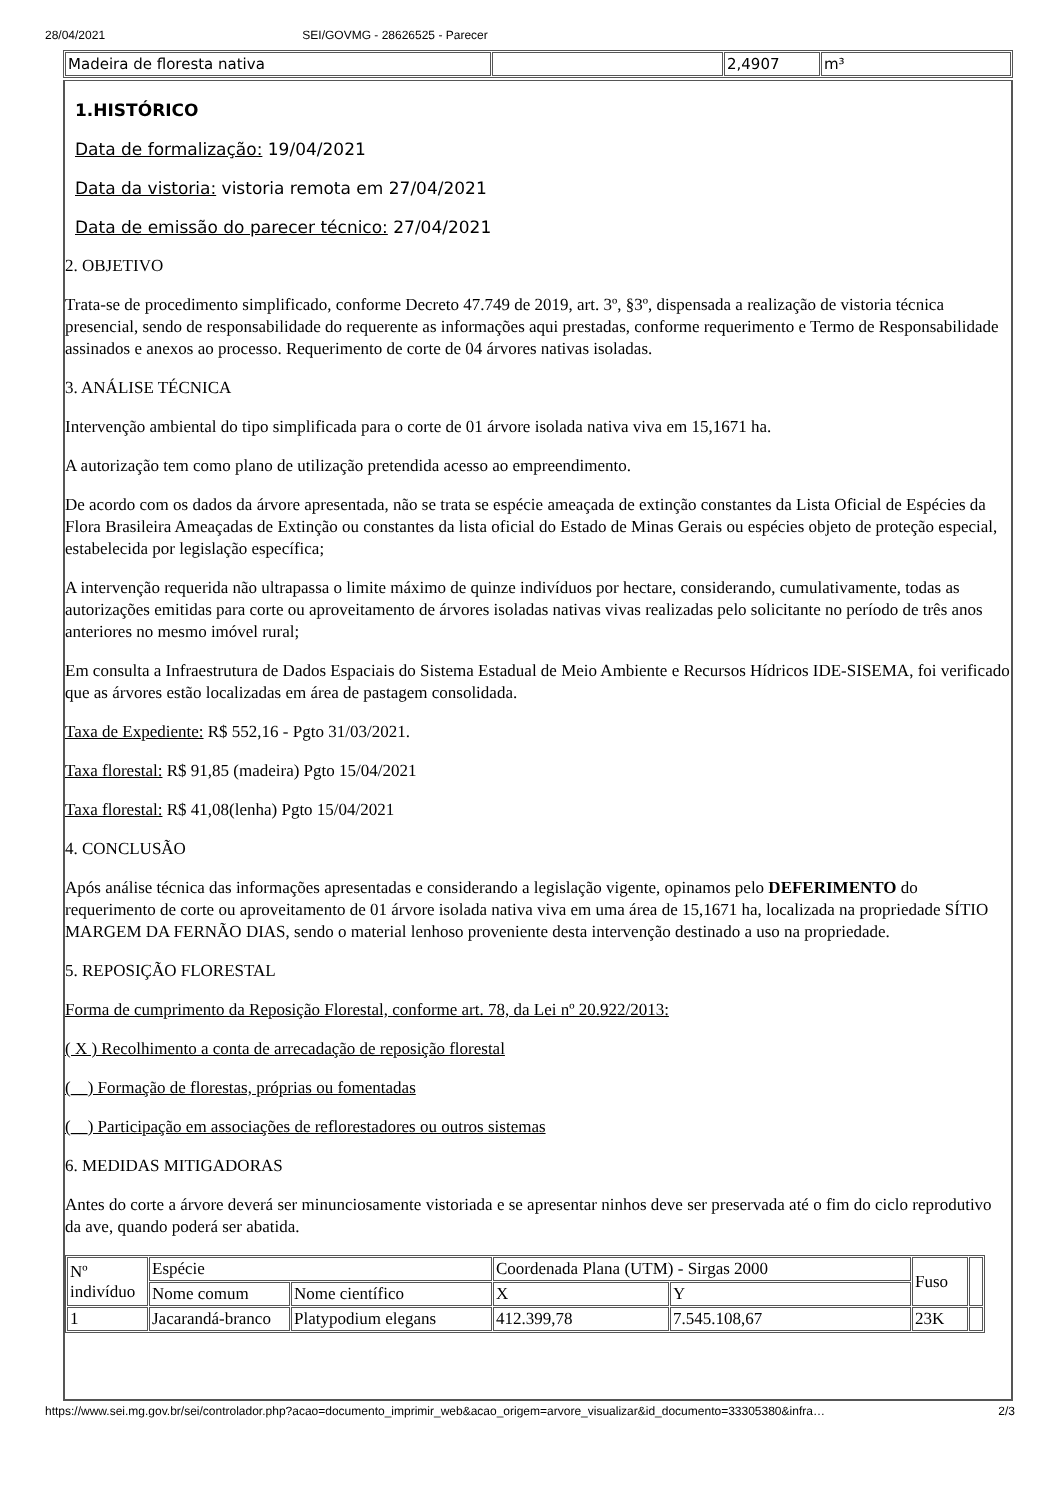28/04/2021 SEI/GOVMG - 28626525 - Parecer
| Madeira de floresta nativa | | 2,4907 | m³ |
1.HISTÓRICO
Data de formalização: 19/04/2021
Data da vistoria: vistoria remota em 27/04/2021
Data de emissão do parecer técnico: 27/04/2021
2. OBJETIVO
Trata-se de procedimento simplificado, conforme Decreto 47.749 de 2019, art. 3º, §3º, dispensada a realização de vistoria técnica presencial, sendo de responsabilidade do requerente as informações aqui prestadas, conforme requerimento e Termo de Responsabilidade assinados e anexos ao processo. Requerimento de corte de 04 árvores nativas isoladas.
3. ANÁLISE TÉCNICA
Intervenção ambiental do tipo simplificada para o corte de 01 árvore isolada nativa viva em 15,1671 ha.
A autorização tem como plano de utilização pretendida acesso ao empreendimento.
De acordo com os dados da árvore apresentada, não se trata se espécie ameaçada de extinção constantes da Lista Oficial de Espécies da Flora Brasileira Ameaçadas de Extinção ou constantes da lista oficial do Estado de Minas Gerais ou espécies objeto de proteção especial, estabelecida por legislação específica;
A intervenção requerida não ultrapassa o limite máximo de quinze indivíduos por hectare, considerando, cumulativamente, todas as autorizações emitidas para corte ou aproveitamento de árvores isoladas nativas vivas realizadas pelo solicitante no período de três anos anteriores no mesmo imóvel rural;
Em consulta a Infraestrutura de Dados Espaciais do Sistema Estadual de Meio Ambiente e Recursos Hídricos IDE-SISEMA, foi verificado que as árvores estão localizadas em área de pastagem consolidada.
Taxa de Expediente: R$ 552,16 - Pgto 31/03/2021.
Taxa florestal: R$ 91,85 (madeira) Pgto 15/04/2021
Taxa florestal: R$ 41,08(lenha) Pgto 15/04/2021
4. CONCLUSÃO
Após análise técnica das informações apresentadas e considerando a legislação vigente, opinamos pelo DEFERIMENTO do requerimento de corte ou aproveitamento de 01 árvore isolada nativa viva em uma área de 15,1671 ha, localizada na propriedade SÍTIO MARGEM DA FERNÃO DIAS, sendo o material lenhoso proveniente desta intervenção destinado a uso na propriedade.
5. REPOSIÇÃO FLORESTAL
Forma de cumprimento da Reposição Florestal, conforme art. 78, da Lei nº 20.922/2013:
( X ) Recolhimento a conta de arrecadação de reposição florestal
(__) Formação de florestas, próprias ou fomentadas
(__) Participação em associações de reflorestadores ou outros sistemas
6. MEDIDAS MITIGADORAS
Antes do corte a árvore deverá ser minunciosamente vistoriada e se apresentar ninhos deve ser preservada até o fim do ciclo reprodutivo da ave, quando poderá ser abatida.
| Nº indivíduo | Espécie | | Coordenada Plana (UTM) - Sirgas 2000 | | Fuso | |
| | Nome comum | Nome científico | X | Y | | |
| 1 | Jacarandá-branco | Platypodium elegans | 412.399,78 | 7.545.108,67 | 23K | |
https://www.sei.mg.gov.br/sei/controlador.php?acao=documento_imprimir_web&acao_origem=arvore_visualizar&id_documento=33305380&infra… 2/3